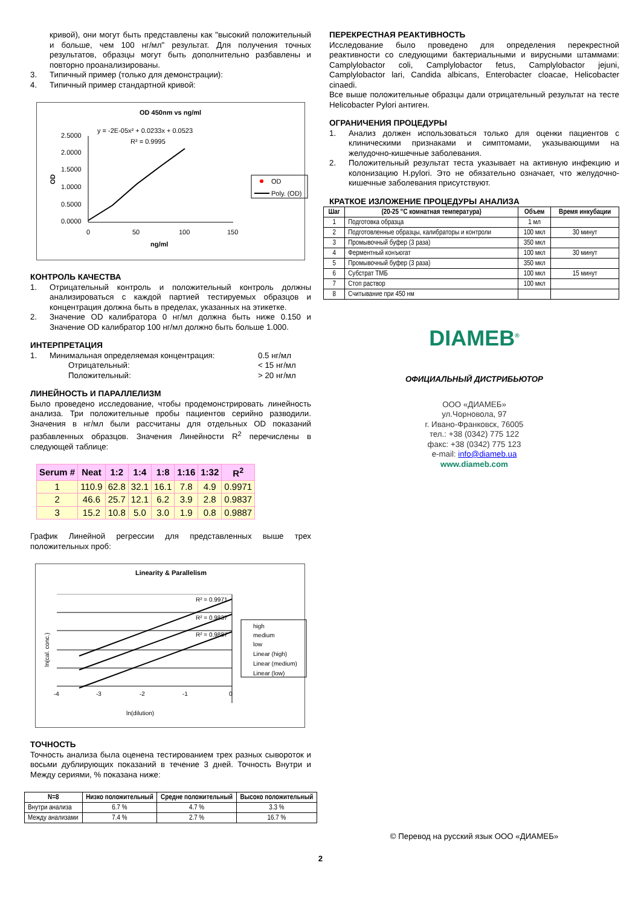кривой), они могут быть представлены как "высокий положительный и больше, чем 100 нг/мл" результат. Для получения точных результатов, образцы могут быть дополнительно разбавлены и повторно проанализированы.
3. Типичный пример (только для демонстрации):
4. Типичный пример стандартной кривой:
OD 450nm vs ng/ml
y = -2E-05x² + 0.0233x + 0.0523
R² = 0.9995
2.5000
2.0000
1.5000
1.0000
0.5000
0.0000
OD
0
50
100
150
ng/ml
OD
Poly. (OD)
КОНТРОЛЬ КАЧЕСТВА
1. Отрицательный контроль и положительный контроль должны анализироваться с каждой партией тестируемых образцов и концентрация должна быть в пределах, указанных на этикетке.
2. Значение OD калибратора 0 нг/мл должна быть ниже 0.150 и Значение OD калибратор 100 нг/мл должно быть больше 1.000.
ИНТЕРПРЕТАЦИЯ
1. Минимальная определяемая концентрация: 0.5 нг/мл
Отрицательный: < 15 нг/мл
Положительный: > 20 нг/мл
ЛИНЕЙНОСТЬ И ПАРАЛЛЕЛИЗМ
Было проведено исследование, чтобы продемонстрировать линейность анализа. Три положительные пробы пациентов серийно разводили. Значения в нг/мл были рассчитаны для отдельных OD показаний разбавленных образцов. Значения Линейности R<sup>2</sup> перечислены в следующей таблице:
| Serum # | Neat | 1:2 | 1:4 | 1:8 | 1:16 | 1:32 | R<sup>2</sup> |
| --- | --- | --- | --- | --- | --- | --- | --- |
| 1 | 110.9 | 62.8 | 32.1 | 16.1 | 7.8 | 4.9 | 0.9971 |
| 2 | 46.6 | 25.7 | 12.1 | 6.2 | 3.9 | 2.8 | 0.9837 |
| 3 | 15.2 | 10.8 | 5.0 | 3.0 | 1.9 | 0.8 | 0.9887 |
График Линейной регрессии для представленных выше трех положительных проб:
Linearity & Parallelism
R² = 0.9971
R² = 0.9837
R² = 0.9887
-4
-3
-2
-1
0
ln(dilution)
ln(cal. conc.)
high
medium
low
Linear (high)
Linear (medium)
Linear (low)
ТОЧНОСТЬ
Точность анализа была оценена тестированием трех разных сывороток и восьми дублирующих показаний в течение 3 дней. Точность Внутри и Между сериями, % показана ниже:
| N=8 | Низко положительный | Средне положительный | Высоко положительный |
| --- | --- | --- | --- |
| Внутри анализа | 6.7 % | 4.7 % | 3.3 % |
| Между анализами | 7.4 % | 2.7 % | 16.7 % |
ПЕРЕКРЕСТНАЯ РЕАКТИВНОСТЬ
Исследование было проведено для определения перекрестной реактивности со следующими бактериальными и вирусными штаммами: Camplylobactor coli, Camplylobactor fetus, Camplylobactor jejuni, Camplylobactor lari, Candida albicans, Enterobacter cloacae, Helicobacter cinaedi.
Все выше положительные образцы дали отрицательный результат на тесте Helicobacter Pylori антиген.
ОГРАНИЧЕНИЯ ПРОЦЕДУРЫ
1. Анализ должен использоваться только для оценки пациентов с клиническими признаками и симптомами, указывающими на желудочно-кишечные заболевания.
2. Положительный результат теста указывает на активную инфекцию и колонизацию H.pylori. Это не обязательно означает, что желудочно-кишечные заболевания присутствуют.
КРАТКОЕ ИЗЛОЖЕНИЕ ПРОЦЕДУРЫ АНАЛИЗА
| Шаг | (20-25 °C комнатная температура) | Объем | Время инкубации |
| --- | --- | --- | --- |
| 1 | Подготовка образца | 1 мл | |
| 2 | Подготовленные образцы, калибраторы и контроли | 100 мкл | 30 минут |
| 3 | Промывочный буфер (3 раза) | 350 мкл | |
| 4 | Ферментный конъюгат | 100 мкл | 30 минут |
| 5 | Промывочный буфер (3 раза) | 350 мкл | |
| 6 | Субстрат ТМБ | 100 мкл | 15 минут |
| 7 | Стоп раствор | 100 мкл | |
| 8 | Считывание при 450 нм | | |
DIAMEB<sup>®</sup>
ОФИЦИАЛЬНЫЙ ДИСТРИБЬЮТОР
ООО «ДИАМЕБ»
ул.Чорновола, 97
г. Ивано-Франковск, 76005
тел.: +38 (0342) 775 122
факс: +38 (0342) 775 123
e-mail: info@diameb.ua
www.diameb.com
© Перевод на русский язык ООО «ДИАМЕБ»
2